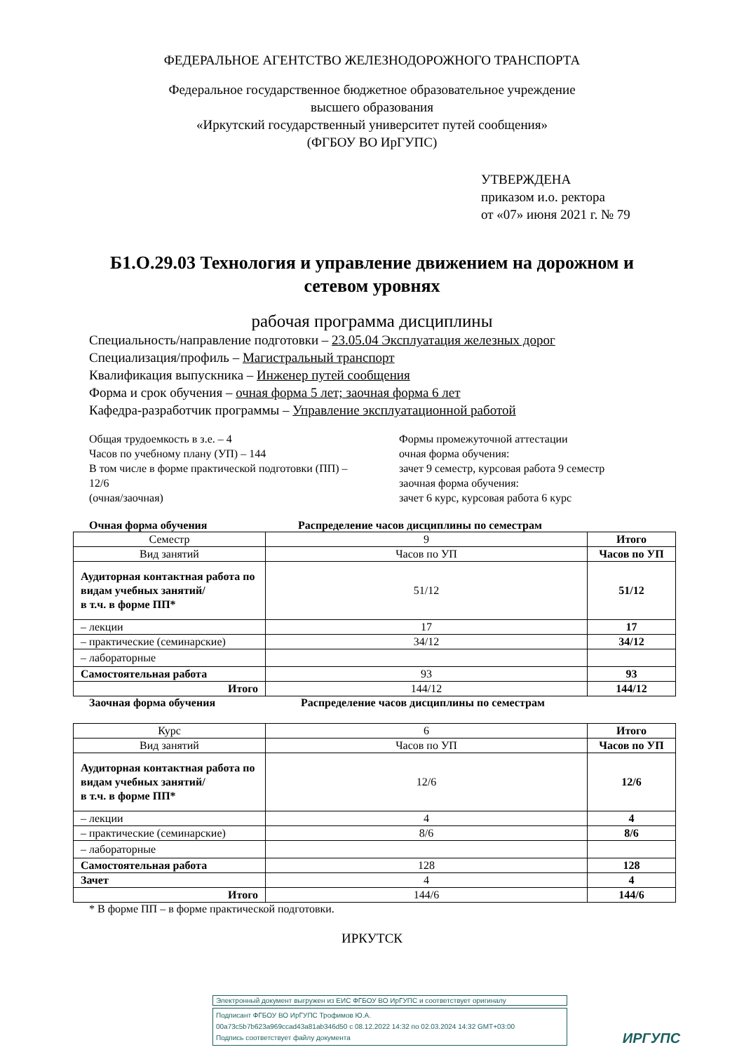ФЕДЕРАЛЬНОЕ АГЕНТСТВО ЖЕЛЕЗНОДОРОЖНОГО ТРАНСПОРТА
Федеральное государственное бюджетное образовательное учреждение
высшего образования
«Иркутский государственный университет путей сообщения»
(ФГБОУ ВО ИрГУПС)
УТВЕРЖДЕНА
приказом и.о. ректора
от «07» июня 2021 г. № 79
Б1.О.29.03 Технология и управление движением на дорожном и
сетевом уровнях
рабочая программа дисциплины
Специальность/направление подготовки – 23.05.04 Эксплуатация железных дорог
Специализация/профиль – Магистральный транспорт
Квалификация выпускника – Инженер путей сообщения
Форма и срок обучения – очная форма 5 лет; заочная форма 6 лет
Кафедра-разработчик программы – Управление эксплуатационной работой
Общая трудоемкость в з.е. – 4
Часов по учебному плану (УП) – 144
В том числе в форме практической подготовки (ПП) –
12/6
(очная/заочная)
Формы промежуточной аттестации
очная форма обучения:
зачет 9 семестр, курсовая работа 9 семестр
заочная форма обучения:
зачет 6 курс, курсовая работа 6 курс
Очная форма обучения Распределение часов дисциплины по семестрам
| Семестр | 9 | Итого |
| Вид занятий | Часов по УП | Часов по УП |
| Аудиторная контактная работа по видам учебных занятий/ в т.ч. в форме ПП* | 51/12 | 51/12 |
| – лекции | 17 | 17 |
| – практические (семинарские) | 34/12 | 34/12 |
| – лабораторные | | |
| Самостоятельная работа | 93 | 93 |
| Итого | 144/12 | 144/12 |
Заочная форма обучения Распределение часов дисциплины по семестрам
| Курс | 6 | Итого |
| Вид занятий | Часов по УП | Часов по УП |
| Аудиторная контактная работа по видам учебных занятий/ в т.ч. в форме ПП* | 12/6 | 12/6 |
| – лекции | 4 | 4 |
| – практические (семинарские) | 8/6 | 8/6 |
| – лабораторные | | |
| Самостоятельная работа | 128 | 128 |
| Зачет | 4 | 4 |
| Итого | 144/6 | 144/6 |
* В форме ПП – в форме практической подготовки.
ИРКУТСК
Электронный документ выгружен из ЕИС ФГБОУ ВО ИрГУПС и соответствует оригиналу
Подписант ФГБОУ ВО ИрГУПС Трофимов Ю.А.
00a73c5b7b623a969ccad43a81ab346d50 с 08.12.2022 14:32 по 02.03.2024 14:32 GMT+03:00
Подпись соответствует файлу документа
ИРГУПС